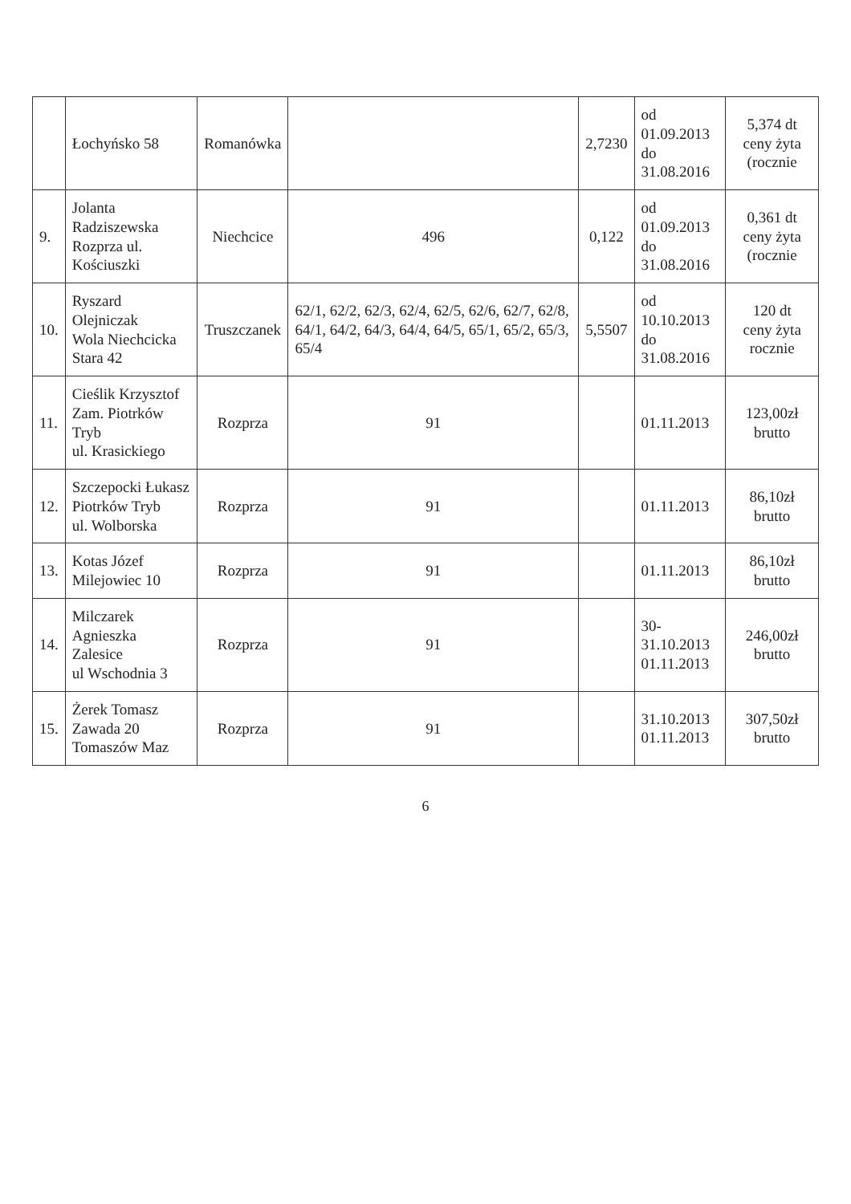| | Łochyńsko 58 | Romanówka | | 2,7230 | od 01.09.2013 do 31.08.2016 | 5,374 dt ceny żyta (rocznie |
| 9. | Jolanta Radziszewska Rozprza ul. Kościuszki | Niechcice | 496 | 0,122 | od 01.09.2013 do 31.08.2016 | 0,361 dt ceny żyta (rocznie |
| 10. | Ryszard Olejniczak Wola Niechcicka Stara 42 | Truszczanek | 62/1, 62/2, 62/3, 62/4, 62/5, 62/6, 62/7, 62/8, 64/1, 64/2, 64/3, 64/4, 64/5, 65/1, 65/2, 65/3, 65/4 | 5,5507 | od 10.10.2013 do 31.08.2016 | 120 dt ceny żyta rocznie |
| 11. | Cieślik Krzysztof Zam. Piotrków Tryb ul. Krasickiego | Rozprza | 91 | | 01.11.2013 | 123,00zł brutto |
| 12. | Szczepocki Łukasz Piotrków Tryb ul. Wolborska | Rozprza | 91 | | 01.11.2013 | 86,10zł brutto |
| 13. | Kotas Józef Milejowiec 10 | Rozprza | 91 | | 01.11.2013 | 86,10zł brutto |
| 14. | Milczarek Agnieszka Zalesice ul Wschodnia 3 | Rozprza | 91 | | 30-31.10.2013 01.11.2013 | 246,00zł brutto |
| 15. | Żerek Tomasz Zawada 20 Tomaszów Maz | Rozprza | 91 | | 31.10.2013 01.11.2013 | 307,50zł brutto |
6